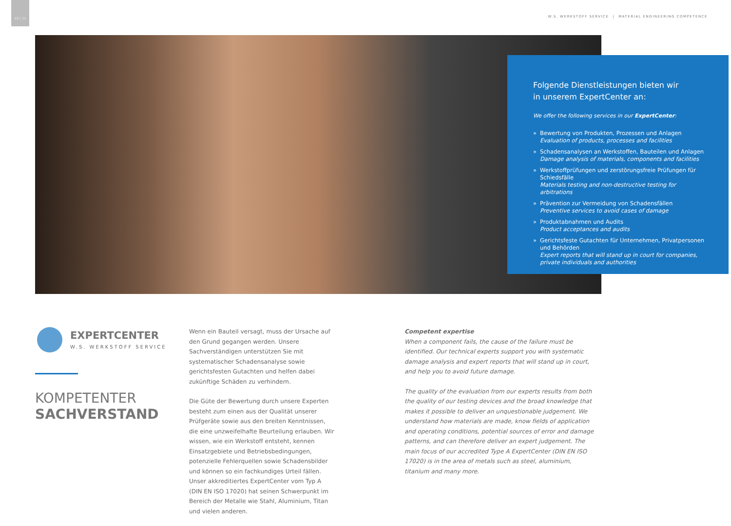10 | 11
W.S. WERKSTOFF SERVICE | MATERIAL ENGINEERING COMPETENCE
Folgende Dienstleistungen bieten wir
in unserem ExpertCenter an:
We offer the following services in our ExpertCenter:
» Bewertung von Produkten, Prozessen und Anlagen
Evaluation of products, processes and facilities
» Schadensanalysen an Werkstoffen, Bauteilen und Anlagen
Damage analysis of materials, components and facilities
» Werkstoffprüfungen und zerstörungsfreie Prüfungen für Schiedsfälle
Materials testing and non-destructive testing for arbitrations
» Prävention zur Vermeidung von Schadensfällen
Preventive services to avoid cases of damage
» Produktabnahmen und Audits
Product acceptances and audits
» Gerichtsfeste Gutachten für Unternehmen, Privatpersonen und Behörden
Expert reports that will stand up in court for companies, private individuals and authorities
EXPERTCENTER
W.S. WERKSTOFF SERVICE
KOMPETENTER
SACHVERSTAND
Wenn ein Bauteil versagt, muss der Ursache auf den Grund gegangen werden. Unsere Sachverständigen unterstützen Sie mit systematischer Schadensanalyse sowie gerichtsfesten Gutachten und helfen dabei zukünftige Schäden zu verhindern.
Die Güte der Bewertung durch unsere Experten besteht zum einen aus der Qualität unserer Prüfgeräte sowie aus den breiten Kenntnissen, die eine unzweifelhafte Beurteilung erlauben. Wir wissen, wie ein Werkstoff entsteht, kennen Einsatzgebiete und Betriebsbedingungen, potenzielle Fehlerquellen sowie Schadensbilder und können so ein fachkundiges Urteil fällen. Unser akkreditiertes ExpertCenter vom Typ A (DIN EN ISO 17020) hat seinen Schwerpunkt im Bereich der Metalle wie Stahl, Aluminium, Titan und vielen anderen.
Competent expertise
When a component fails, the cause of the failure must be identified. Our technical experts support you with systematic damage analysis and expert reports that will stand up in court, and help you to avoid future damage.
The quality of the evaluation from our experts results from both the quality of our testing devices and the broad knowledge that makes it possible to deliver an unquestionable judgement. We understand how materials are made, know fields of application and operating conditions, potential sources of error and damage patterns, and can therefore deliver an expert judgement. The main focus of our accredited Type A ExpertCenter (DIN EN ISO 17020) is in the area of metals such as steel, aluminium, titanium and many more.